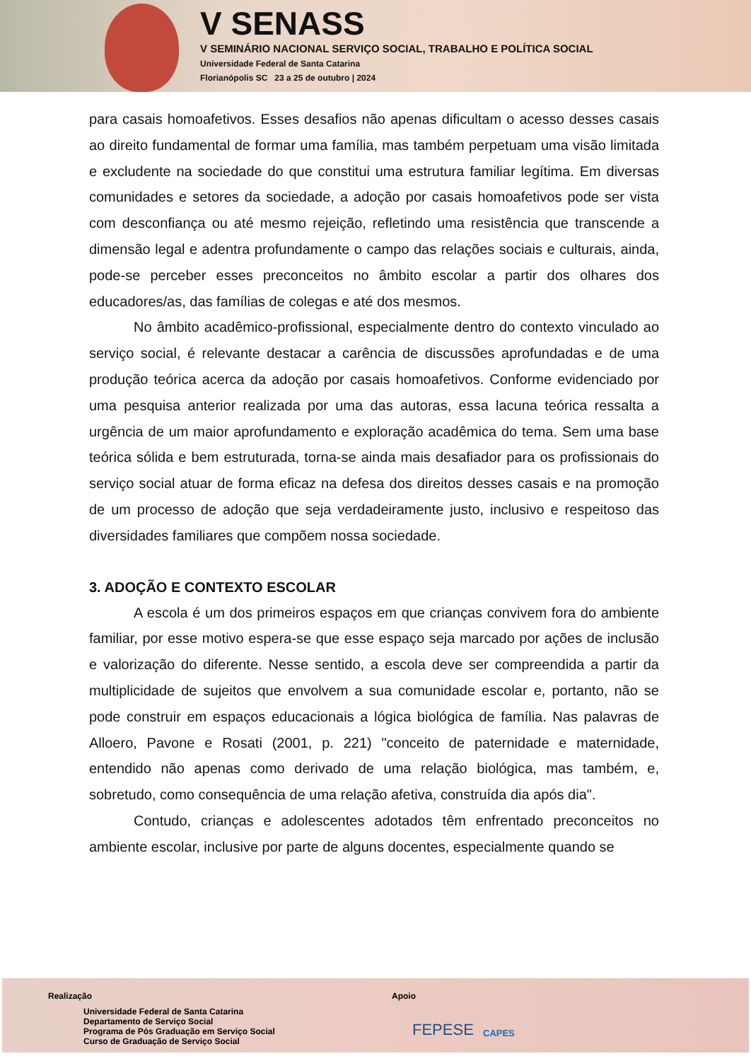V SENASS
V SEMINÁRIO NACIONAL SERVIÇO SOCIAL, TRABALHO E POLÍTICA SOCIAL
Universidade Federal de Santa Catarina
Florianópolis SC 23 a 25 de outubro | 2024
para casais homoafetivos. Esses desafios não apenas dificultam o acesso desses casais ao direito fundamental de formar uma família, mas também perpetuam uma visão limitada e excludente na sociedade do que constitui uma estrutura familiar legítima. Em diversas comunidades e setores da sociedade, a adoção por casais homoafetivos pode ser vista com desconfiança ou até mesmo rejeição, refletindo uma resistência que transcende a dimensão legal e adentra profundamente o campo das relações sociais e culturais, ainda, pode-se perceber esses preconceitos no âmbito escolar a partir dos olhares dos educadores/as, das famílias de colegas e até dos mesmos.
No âmbito acadêmico-profissional, especialmente dentro do contexto vinculado ao serviço social, é relevante destacar a carência de discussões aprofundadas e de uma produção teórica acerca da adoção por casais homoafetivos. Conforme evidenciado por uma pesquisa anterior realizada por uma das autoras, essa lacuna teórica ressalta a urgência de um maior aprofundamento e exploração acadêmica do tema. Sem uma base teórica sólida e bem estruturada, torna-se ainda mais desafiador para os profissionais do serviço social atuar de forma eficaz na defesa dos direitos desses casais e na promoção de um processo de adoção que seja verdadeiramente justo, inclusivo e respeitoso das diversidades familiares que compõem nossa sociedade.
3. ADOÇÃO E CONTEXTO ESCOLAR
A escola é um dos primeiros espaços em que crianças convivem fora do ambiente familiar, por esse motivo espera-se que esse espaço seja marcado por ações de inclusão e valorização do diferente. Nesse sentido, a escola deve ser compreendida a partir da multiplicidade de sujeitos que envolvem a sua comunidade escolar e, portanto, não se pode construir em espaços educacionais a lógica biológica de família. Nas palavras de Alloero, Pavone e Rosati (2001, p. 221) "conceito de paternidade e maternidade, entendido não apenas como derivado de uma relação biológica, mas também, e, sobretudo, como consequência de uma relação afetiva, construída dia após dia".
Contudo, crianças e adolescentes adotados têm enfrentado preconceitos no ambiente escolar, inclusive por parte de alguns docentes, especialmente quando se
Realização
Universidade Federal de Santa Catarina
Departamento de Serviço Social
Programa de Pós Graduação em Serviço Social
Curso de Graduação de Serviço Social
Apoio
FEPESE CAPES